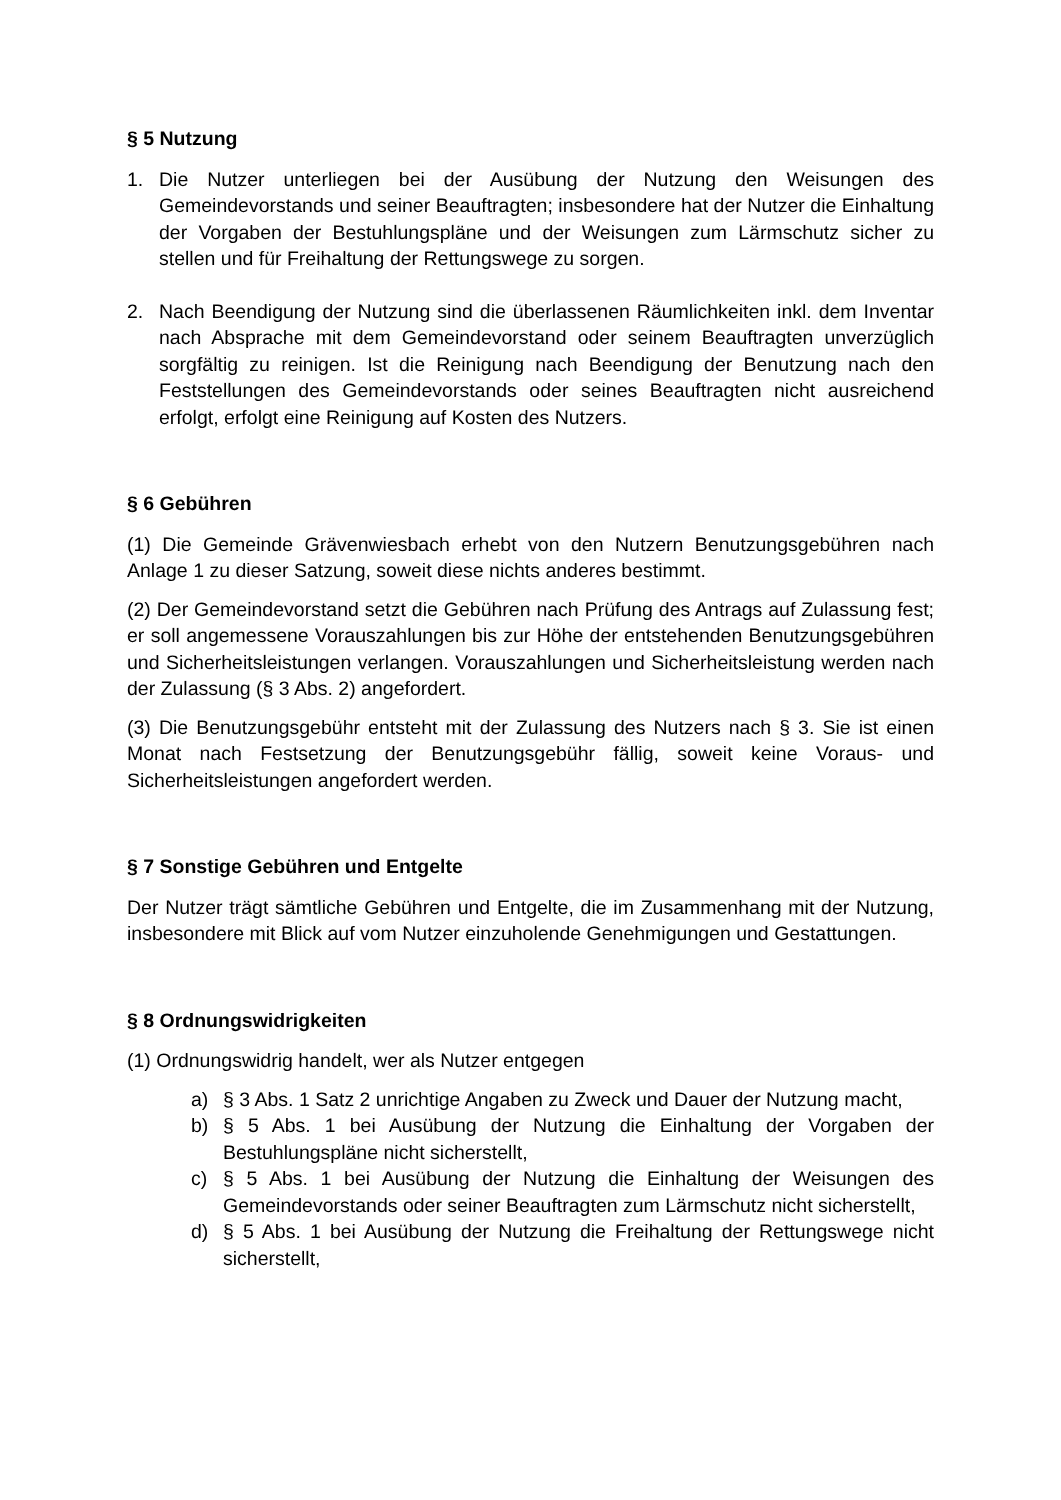§ 5 Nutzung
1. Die Nutzer unterliegen bei der Ausübung der Nutzung den Weisungen des Gemeindevorstands und seiner Beauftragten; insbesondere hat der Nutzer die Einhaltung der Vorgaben der Bestuhlungspläne und der Weisungen zum Lärmschutz sicher zu stellen und für Freihaltung der Rettungswege zu sorgen.
2. Nach Beendigung der Nutzung sind die überlassenen Räumlichkeiten inkl. dem Inventar nach Absprache mit dem Gemeindevorstand oder seinem Beauftragten unverzüglich sorgfältig zu reinigen. Ist die Reinigung nach Beendigung der Benutzung nach den Feststellungen des Gemeindevorstands oder seines Beauftragten nicht ausreichend erfolgt, erfolgt eine Reinigung auf Kosten des Nutzers.
§ 6 Gebühren
(1) Die Gemeinde Grävenwiesbach erhebt von den Nutzern Benutzungsgebühren nach Anlage 1 zu dieser Satzung, soweit diese nichts anderes bestimmt.
(2) Der Gemeindevorstand setzt die Gebühren nach Prüfung des Antrags auf Zulassung fest; er soll angemessene Vorauszahlungen bis zur Höhe der entstehenden Benutzungsgebühren und Sicherheitsleistungen verlangen. Vorauszahlungen und Sicherheitsleistung werden nach der Zulassung (§ 3 Abs. 2) angefordert.
(3) Die Benutzungsgebühr entsteht mit der Zulassung des Nutzers nach § 3. Sie ist einen Monat nach Festsetzung der Benutzungsgebühr fällig, soweit keine Voraus- und Sicherheitsleistungen angefordert werden.
§ 7 Sonstige Gebühren und Entgelte
Der Nutzer trägt sämtliche Gebühren und Entgelte, die im Zusammenhang mit der Nutzung, insbesondere mit Blick auf vom Nutzer einzuholende Genehmigungen und Gestattungen.
§ 8 Ordnungswidrigkeiten
(1) Ordnungswidrig handelt, wer als Nutzer entgegen
a) § 3 Abs. 1 Satz 2 unrichtige Angaben zu Zweck und Dauer der Nutzung macht,
b) § 5 Abs. 1 bei Ausübung der Nutzung die Einhaltung der Vorgaben der Bestuhlungspläne nicht sicherstellt,
c) § 5 Abs. 1 bei Ausübung der Nutzung die Einhaltung der Weisungen des Gemeindevorstands oder seiner Beauftragten zum Lärmschutz nicht sicherstellt,
d) § 5 Abs. 1 bei Ausübung der Nutzung die Freihaltung der Rettungswege nicht sicherstellt,